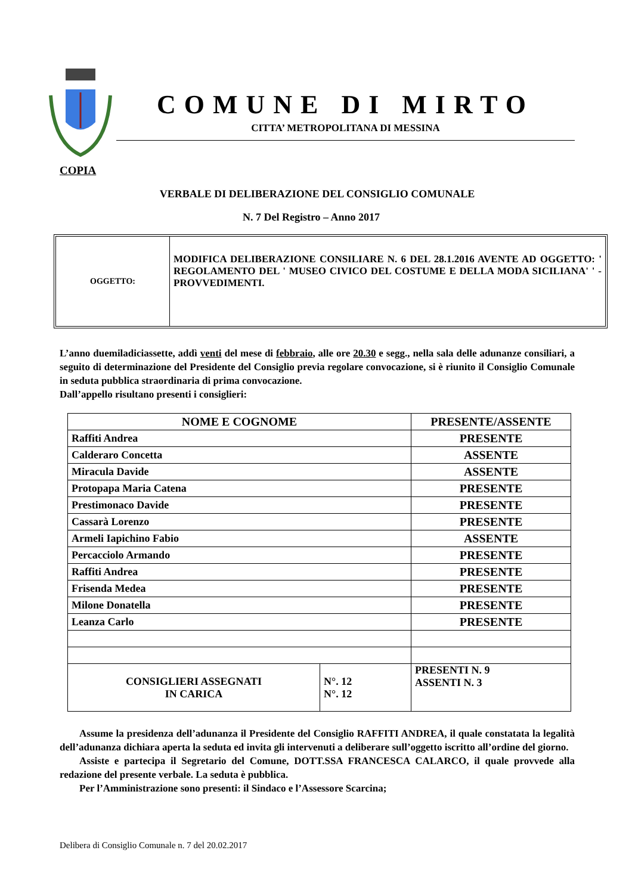COMUNE DI MIRTO
CITTA’ METROPOLITANA DI MESSINA
COPIA
VERBALE DI DELIBERAZIONE DEL CONSIGLIO COMUNALE
N. 7 Del Registro – Anno 2017
OGGETTO:
MODIFICA DELIBERAZIONE CONSILIARE N. 6 DEL 28.1.2016 AVENTE AD OGGETTO: ' REGOLAMENTO DEL ' MUSEO CIVICO DEL COSTUME E DELLA MODA SICILIANA' ' - PROVVEDIMENTI.
L’anno duemiladiciassette, addì venti del mese di febbraio, alle ore 20.30 e segg., nella sala delle adunanze consiliari, a seguito di determinazione del Presidente del Consiglio previa regolare convocazione, si è riunito il Consiglio Comunale in seduta pubblica straordinaria di prima convocazione.
Dall’appello risultano presenti i consiglieri:
| NOME E COGNOME | | PRESENTE/ASSENTE |
| --- | --- | --- |
| Raffiti Andrea | | PRESENTE |
| Calderaro Concetta | | ASSENTE |
| Miracula Davide | | ASSENTE |
| Protopapa Maria Catena | | PRESENTE |
| Prestimonaco Davide | | PRESENTE |
| Cassarà Lorenzo | | PRESENTE |
| Armeli Iapichino Fabio | | ASSENTE |
| Percacciolo Armando | | PRESENTE |
| Raffiti Andrea | | PRESENTE |
| Frisenda Medea | | PRESENTE |
| Milone Donatella | | PRESENTE |
| Leanza Carlo | | PRESENTE |
| CONSIGLIERI ASSEGNATI IN CARICA | N°. 12 N°. 12 | PRESENTI N. 9 ASSENTI N. 3 |
Assume la presidenza dell’adunanza il Presidente del Consiglio RAFFITI ANDREA, il quale constatata la legalità dell’adunanza dichiara aperta la seduta ed invita gli intervenuti a deliberare sull’oggetto iscritto all’ordine del giorno.
Assiste e partecipa il Segretario del Comune, DOTT.SSA FRANCESCA CALARCO, il quale provvede alla redazione del presente verbale. La seduta è pubblica.
Per l’Amministrazione sono presenti: il Sindaco e l’Assessore Scarcina;
Delibera di Consiglio Comunale n. 7 del 20.02.2017